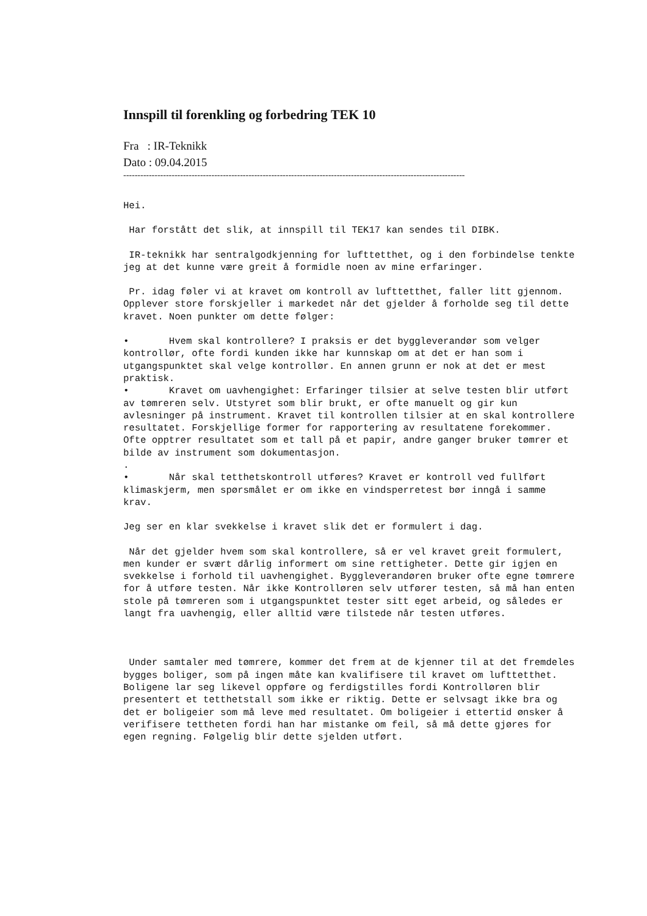Innspill til forenkling og forbedring TEK 10
Fra : IR-Teknikk
Dato : 09.04.2015
------------------------------------------------------------------------------------------------------------------------
Hei.
Har forstått det slik, at innspill til TEK17 kan sendes til DIBK.
IR-teknikk har sentralgodkjenning for lufttetthet, og i den forbindelse tenkte jeg at det kunne være greit å formidle noen av mine erfaringer.
Pr. idag føler vi at kravet om kontroll av lufttetthet, faller litt gjennom. Opplever store forskjeller i markedet når det gjelder å forholde seg til dette kravet. Noen punkter om dette følger:
• Hvem skal kontrollere? I praksis er det byggleverandør som velger kontrollør, ofte fordi kunden ikke har kunnskap om at det er han som i utgangspunktet skal velge kontrollør. En annen grunn er nok at det er mest praktisk.
• Kravet om uavhengighet: Erfaringer tilsier at selve testen blir utført av tømreren selv. Utstyret som blir brukt, er ofte manuelt og gir kun avlesninger på instrument. Kravet til kontrollen tilsier at en skal kontrollere resultatet. Forskjellige former for rapportering av resultatene forekommer. Ofte opptrer resultatet som et tall på et papir, andre ganger bruker tømrer et bilde av instrument som dokumentasjon.
.
• Når skal tetthetskontroll utføres? Kravet er kontroll ved fullført klimaskjerm, men spørsmålet er om ikke en vindsperretest bør inngå i samme krav.
Jeg ser en klar svekkelse i kravet slik det er formulert i dag.
Når det gjelder hvem som skal kontrollere, så er vel kravet greit formulert, men kunder er svært dårlig informert om sine rettigheter. Dette gir igjen en svekkelse i forhold til uavhengighet. Byggleverandøren bruker ofte egne tømrere for å utføre testen. Når ikke Kontrolløren selv utfører testen, så må han enten stole på tømreren som i utgangspunktet tester sitt eget arbeid, og således er langt fra uavhengig, eller alltid være tilstede når testen utføres.
Under samtaler med tømrere, kommer det frem at de kjenner til at det fremdeles bygges boliger, som på ingen måte kan kvalifisere til kravet om lufttetthet. Boligene lar seg likevel oppføre og ferdigstilles fordi Kontrolløren blir presentert et tetthetstall som ikke er riktig. Dette er selvsagt ikke bra og det er boligeier som må leve med resultatet. Om boligeier i ettertid ønsker å verifisere tettheten fordi han har mistanke om feil, så må dette gjøres for egen regning. Følgelig blir dette sjelden utført.